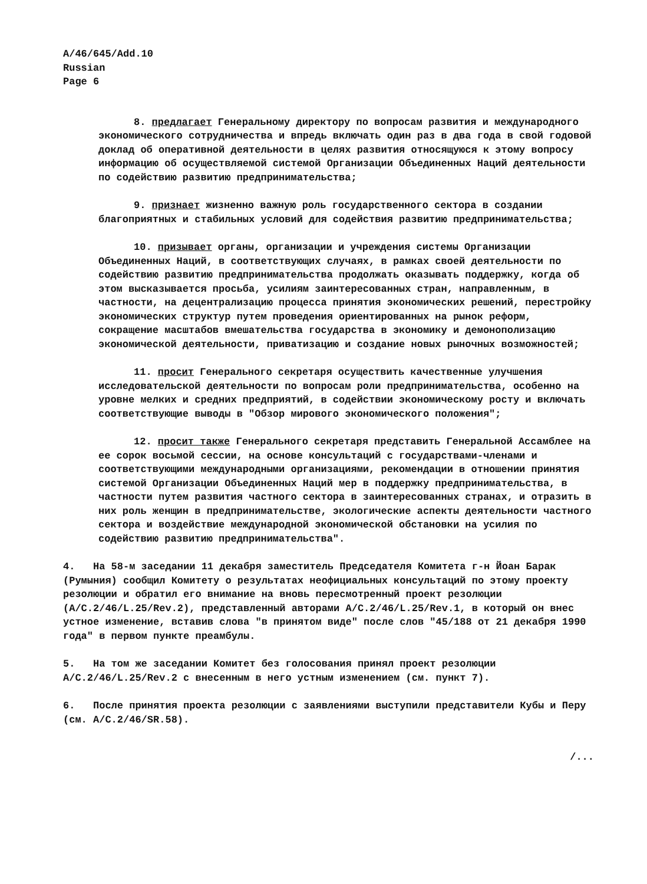A/46/645/Add.10
Russian
Page 6
8. предлагает Генеральному директору по вопросам развития и международного экономического сотрудничества и впредь включать один раз в два года в свой годовой доклад об оперативной деятельности в целях развития относящуюся к этому вопросу информацию об осуществляемой системой Организации Объединенных Наций деятельности по содействию развитию предпринимательства;
9. признает жизненно важную роль государственного сектора в создании благоприятных и стабильных условий для содействия развитию предпринимательства;
10. призывает органы, организации и учреждения системы Организации Объединенных Наций, в соответствующих случаях, в рамках своей деятельности по содействию развитию предпринимательства продолжать оказывать поддержку, когда об этом высказывается просьба, усилиям заинтересованных стран, направленным, в частности, на децентрализацию процесса принятия экономических решений, перестройку экономических структур путем проведения ориентированных на рынок реформ, сокращение масштабов вмешательства государства в экономику и демонополизацию экономической деятельности, приватизацию и создание новых рыночных возможностей;
11. просит Генерального секретаря осуществить качественные улучшения исследовательской деятельности по вопросам роли предпринимательства, особенно на уровне мелких и средних предприятий, в содействии экономическому росту и включать соответствующие выводы в "Обзор мирового экономического положения";
12. просит также Генерального секретаря представить Генеральной Ассамблее на ее сорок восьмой сессии, на основе консультаций с государствами-членами и соответствующими международными организациями, рекомендации в отношении принятия системой Организации Объединенных Наций мер в поддержку предпринимательства, в частности путем развития частного сектора в заинтересованных странах, и отразить в них роль женщин в предпринимательстве, экологические аспекты деятельности частного сектора и воздействие международной экономической обстановки на усилия по содействию развитию предпринимательства".
4. На 58-м заседании 11 декабря заместитель Председателя Комитета г-н Йоан Барак (Румыния) сообщил Комитету о результатах неофициальных консультаций по этому проекту резолюции и обратил его внимание на вновь пересмотренный проект резолюции (A/C.2/46/L.25/Rev.2), представленный авторами A/C.2/46/L.25/Rev.1, в который он внес устное изменение, вставив слова "в принятом виде" после слов "45/188 от 21 декабря 1990 года" в первом пункте преамбулы.
5. На том же заседании Комитет без голосования принял проект резолюции A/C.2/46/L.25/Rev.2 с внесенным в него устным изменением (см. пункт 7).
6. После принятия проекта резолюции с заявлениями выступили представители Кубы и Перу (см. A/C.2/46/SR.58).
/...